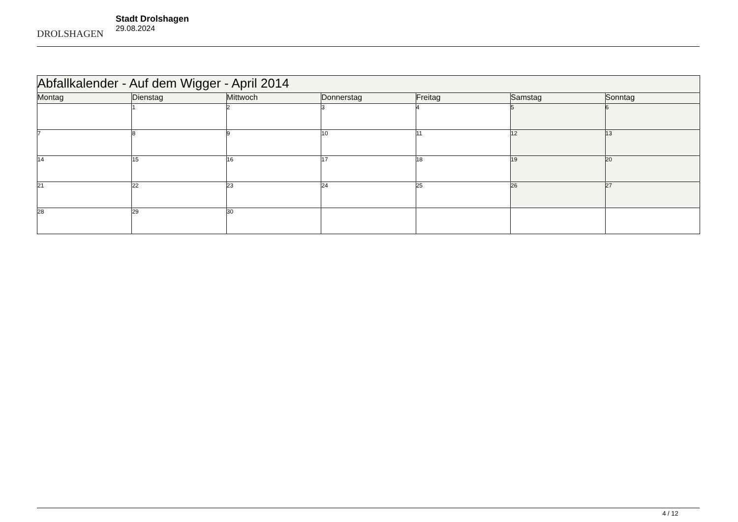DROLSHAGEN
Stadt Drolshagen
29.08.2024
| Abfallkalender - Auf dem Wigger - April 2014 | | | | | | |
| --- | --- | --- | --- | --- | --- | --- |
| Montag | Dienstag | Mittwoch | Donnerstag | Freitag | Samstag | Sonntag |
| | 1 | 2 | 3 | 4 | 5 | 6 |
| 7 | 8 | 9 | 10 | 11 | 12 | 13 |
| 14 | 15 | 16 | 17 | 18 | 19 | 20 |
| 21 | 22 | 23 | 24 | 25 | 26 | 27 |
| 28 | 29 | 30 | | | | |
4 / 12